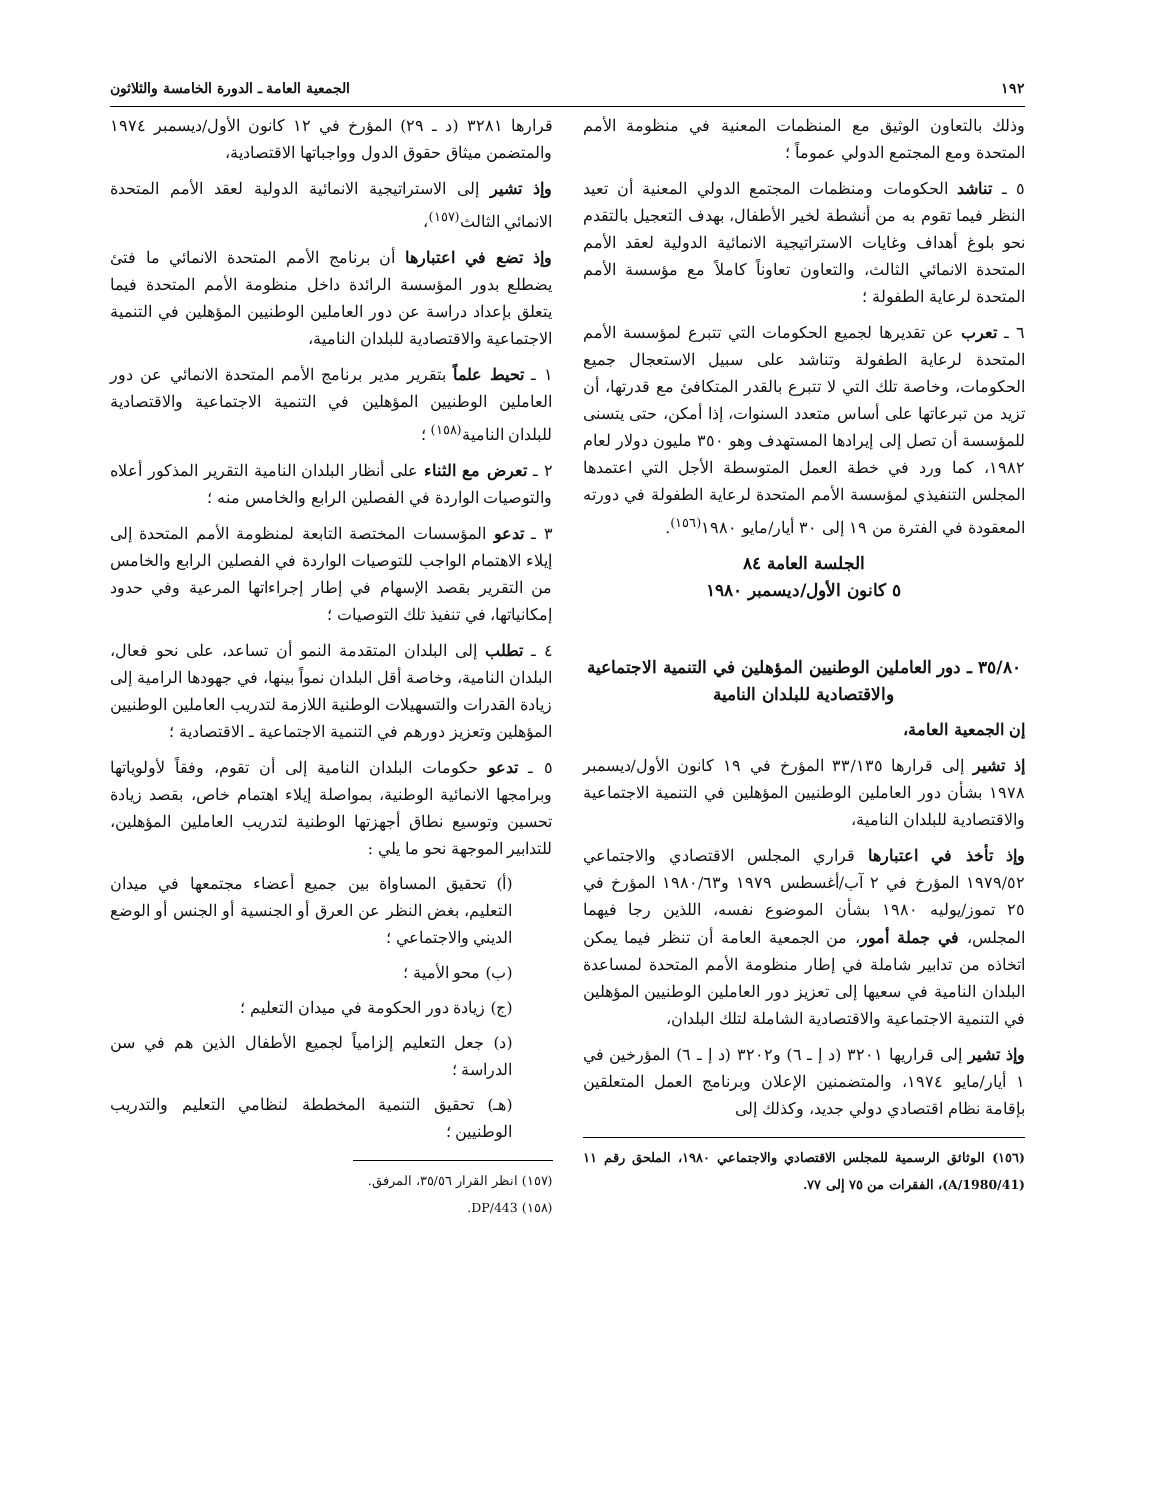١٩٢ الجمعية العامة ـ الدورة الخامسة والثلاثون
وذلك بالتعاون الوثيق مع المنظمات المعنية في منظومة الأمم المتحدة ومع المجتمع الدولي عموماً ؛
٥ ـ تناشد الحكومات ومنظمات المجتمع الدولي المعنية أن تعيد النظر فيما تقوم به من أنشطة لخير الأطفال، بهدف التعجيل بالتقدم نحو بلوغ أهداف وغايات الاستراتيجية الانمائية الدولية لعقد الأمم المتحدة الانمائي الثالث، والتعاون تعاوناً كاملاً مع مؤسسة الأمم المتحدة لرعاية الطفولة ؛
٦ ـ تعرب عن تقديرها لجميع الحكومات التي تتبرع لمؤسسة الأمم المتحدة لرعاية الطفولة وتناشد على سبيل الاستعجال جميع الحكومات، وخاصة تلك التي لا تتبرع بالقدر المتكافئ مع قدرتها، أن تزيد من تبرعاتها على أساس متعدد السنوات، إذا أمكن، حتى يتسنى للمؤسسة أن تصل إلى إيرادها المستهدف وهو ٣٥٠ مليون دولار لعام ١٩٨٢، كما ورد في خطة العمل المتوسطة الأجل التي اعتمدها المجلس التنفيذي لمؤسسة الأمم المتحدة لرعاية الطفولة في دورته المعقودة في الفترة من ١٩ إلى ٣٠ أيار/مايو ١٩٨٠<sup>(١٥٦)</sup>.
الجلسة العامة ٨٤
٥ كانون الأول/ديسمبر ١٩٨٠
٣٥/٨٠ ـ دور العاملين الوطنيين المؤهلين في التنمية الاجتماعية والاقتصادية للبلدان النامية
إن الجمعية العامة،
إذ تشير إلى قرارها ٣٣/١٣٥ المؤرخ في ١٩ كانون الأول/ديسمبر ١٩٧٨ بشأن دور العاملين الوطنيين المؤهلين في التنمية الاجتماعية والاقتصادية للبلدان النامية،
وإذ تأخذ في اعتبارها قراري المجلس الاقتصادي والاجتماعي ١٩٧٩/٥٢ المؤرخ في ٢ آب/أغسطس ١٩٧٩ و١٩٨٠/٦٣ المؤرخ في ٢٥ تموز/يوليه ١٩٨٠ بشأن الموضوع نفسه، اللذين رجا فيهما المجلس، في جملة أمور، من الجمعية العامة أن تنظر فيما يمكن اتخاذه من تدابير شاملة في إطار منظومة الأمم المتحدة لمساعدة البلدان النامية في سعيها إلى تعزيز دور العاملين الوطنيين المؤهلين في التنمية الاجتماعية والاقتصادية الشاملة لتلك البلدان،
وإذ تشير إلى قراريها ٣٢٠١ (د إ ـ ٦) و٣٢٠٢ (د إ ـ ٦) المؤرخين في ١ أيار/مايو ١٩٧٤، والمتضمنين الإعلان وبرنامج العمل المتعلقين بإقامة نظام اقتصادي دولي جديد، وكذلك إلى
(١٥٦) الوثائق الرسمية للمجلس الاقتصادي والاجتماعي ١٩٨٠، الملحق رقم ١١ (A/1980/41)، الفقرات من ٧٥ إلى ٧٧.
قرارها ٣٢٨١ (د ـ ٢٩) المؤرخ في ١٢ كانون الأول/ديسمبر ١٩٧٤ والمتضمن ميثاق حقوق الدول وواجباتها الاقتصادية،
وإذ تشير إلى الاستراتيجية الانمائية الدولية لعقد الأمم المتحدة الانمائي الثالث<sup>(١٥٧)</sup>،
وإذ تضع في اعتبارها أن برنامج الأمم المتحدة الانمائي ما فتئ يضطلع بدور المؤسسة الرائدة داخل منظومة الأمم المتحدة فيما يتعلق بإعداد دراسة عن دور العاملين الوطنيين المؤهلين في التنمية الاجتماعية والاقتصادية للبلدان النامية،
١ ـ تحيط علماً بتقرير مدير برنامج الأمم المتحدة الانمائي عن دور العاملين الوطنيين المؤهلين في التنمية الاجتماعية والاقتصادية للبلدان النامية<sup>(١٥٨)</sup> ؛
٢ ـ تعرض مع الثناء على أنظار البلدان النامية التقرير المذكور أعلاه والتوصيات الواردة في الفصلين الرابع والخامس منه ؛
٣ ـ تدعو المؤسسات المختصة التابعة لمنظومة الأمم المتحدة إلى إيلاء الاهتمام الواجب للتوصيات الواردة في الفصلين الرابع والخامس من التقرير بقصد الإسهام في إطار إجراءاتها المرعية وفي حدود إمكانياتها، في تنفيذ تلك التوصيات ؛
٤ ـ تطلب إلى البلدان المتقدمة النمو أن تساعد، على نحو فعال، البلدان النامية، وخاصة أقل البلدان نمواً بينها، في جهودها الرامية إلى زيادة القدرات والتسهيلات الوطنية اللازمة لتدريب العاملين الوطنيين المؤهلين وتعزيز دورهم في التنمية الاجتماعية ـ الاقتصادية ؛
٥ ـ تدعو حكومات البلدان النامية إلى أن تقوم، وفقاً لأولوياتها وبرامجها الانمائية الوطنية، بمواصلة إيلاء اهتمام خاص، بقصد زيادة تحسين وتوسيع نطاق أجهزتها الوطنية لتدريب العاملين المؤهلين، للتدابير الموجهة نحو ما يلي :
(أ) تحقيق المساواة بين جميع أعضاء مجتمعها في ميدان التعليم، بغض النظر عن العرق أو الجنسية أو الجنس أو الوضع الديني والاجتماعي ؛
(ب) محو الأمية ؛
(ج) زيادة دور الحكومة في ميدان التعليم ؛
(د) جعل التعليم إلزامياً لجميع الأطفال الذين هم في سن الدراسة ؛
(هـ) تحقيق التنمية المخططة لنظامي التعليم والتدريب الوطنيين ؛
(١٥٧) انظر القرار ٣٥/٥٦، المرفق.
(١٥٨) DP/443.